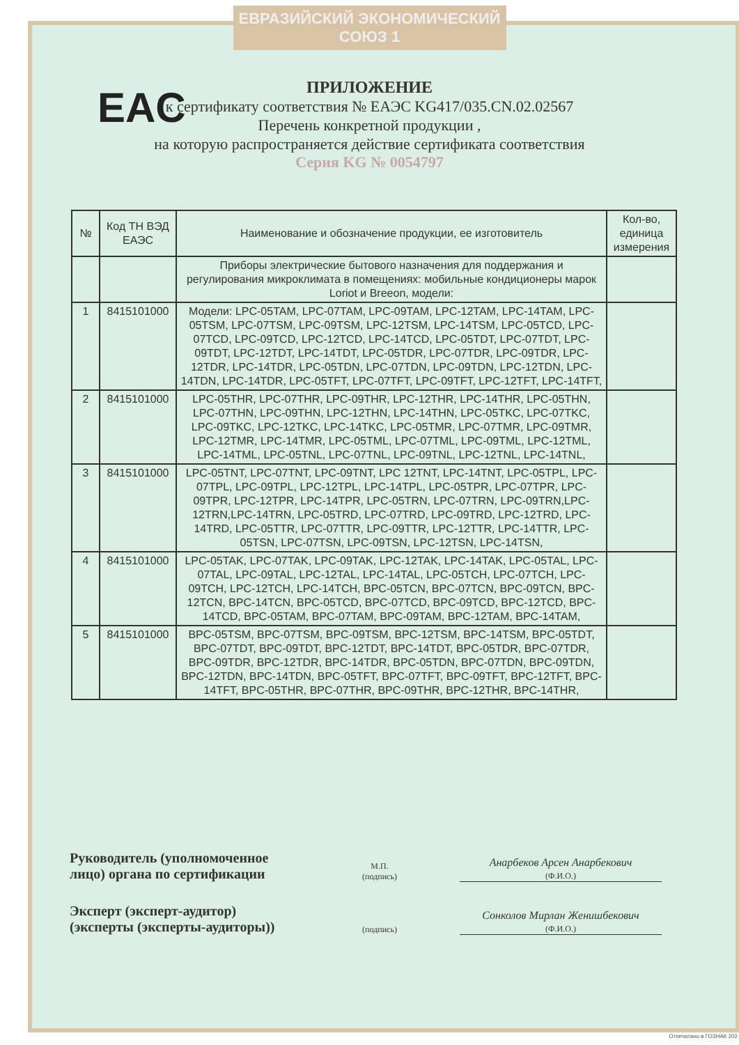ЕВРАЗИЙСКИЙ ЭКОНОМИЧЕСКИЙ СОЮЗ 1
EAC
ПРИЛОЖЕНИЕ
к сертификату соответствия № ЕАЭС KG417/035.CN.02.02567
Перечень конкретной продукции ,
на которую распространяется действие сертификата соответствия
Серия KG № 0054797
| № | Код ТН ВЭД ЕАЭС | Наименование и обозначение продукции, ее изготовитель | Кол-во, единица измерения |
| --- | --- | --- | --- |
| | | Приборы электрические бытового назначения для поддержания и регулирования микроклимата в помещениях: мобильные кондиционеры марок Loriot и Breeon, модели: | |
| 1 | 8415101000 | Модели: LPC-05TAM, LPC-07TAM, LPC-09TAM, LPC-12TAM, LPC-14TAM, LPC-05TSM, LPC-07TSM, LPC-09TSM, LPC-12TSM, LPC-14TSM, LPC-05TCD, LPC-07TCD, LPC-09TCD, LPC-12TCD, LPC-14TCD, LPC-05TDT, LPC-07TDT, LPC-09TDT, LPC-12TDT, LPC-14TDT, LPC-05TDR, LPC-07TDR, LPC-09TDR, LPC-12TDR, LPC-14TDR, LPC-05TDN, LPC-07TDN, LPC-09TDN, LPC-12TDN, LPC-14TDN, LPC-14TDR, LPC-05TFT, LPC-07TFT, LPC-09TFT, LPC-12TFT, LPC-14TFT, | |
| 2 | 8415101000 | LPC-05THR, LPC-07THR, LPC-09THR, LPC-12THR, LPC-14THR, LPC-05THN, LPC-07THN, LPC-09THN, LPC-12THN, LPC-14THN, LPC-05TKC, LPC-07TKC, LPC-09TKC, LPC-12TKC, LPC-14TKC, LPC-05TMR, LPC-07TMR, LPC-09TMR, LPC-12TMR, LPC-14TMR, LPC-05TML, LPC-07TML, LPC-09TML, LPC-12TML, LPC-14TML, LPC-05TNL, LPC-07TNL, LPC-09TNL, LPC-12TNL, LPC-14TNL, | |
| 3 | 8415101000 | LPC-05TNT, LPC-07TNT, LPC-09TNT, LPC 12TNT, LPC-14TNT, LPC-05TPL, LPC-07TPL, LPC-09TPL, LPC-12TPL, LPC-14TPL, LPC-05TPR, LPC-07TPR, LPC-09TPR, LPC-12TPR, LPC-14TPR, LPC-05TRN, LPC-07TRN, LPC-09TRN,LPC-12TRN,LPC-14TRN, LPC-05TRD, LPC-07TRD, LPC-09TRD, LPC-12TRD, LPC-14TRD, LPC-05TTR, LPC-07TTR, LPC-09TTR, LPC-12TTR, LPC-14TTR, LPC-05TSN, LPC-07TSN, LPC-09TSN, LPC-12TSN, LPC-14TSN, | |
| 4 | 8415101000 | LPC-05TAK, LPC-07TAK, LPC-09TAK, LPC-12TAK, LPC-14TAK, LPC-05TAL, LPC-07TAL, LPC-09TAL, LPC-12TAL, LPC-14TAL, LPC-05TCH, LPC-07TCH, LPC-09TCH, LPC-12TCH, LPC-14TCH, BPC-05TCN, BPC-07TCN, BPC-09TCN, BPC-12TCN, BPC-14TCN, BPC-05TCD, BPC-07TCD, BPC-09TCD, BPC-12TCD, BPC-14TCD, BPC-05TAM, BPC-07TAM, BPC-09TAM, BPC-12TAM, BPC-14TAM, | |
| 5 | 8415101000 | BPC-05TSM, BPC-07TSM, BPC-09TSM, BPC-12TSM, BPC-14TSM, BPC-05TDT, BPC-07TDT, BPC-09TDT, BPC-12TDT, BPC-14TDT, BPC-05TDR, BPC-07TDR, BPC-09TDR, BPC-12TDR, BPC-14TDR, BPC-05TDN, BPC-07TDN, BPC-09TDN, BPC-12TDN, BPC-14TDN, BPC-05TFT, BPC-07TFT, BPC-09TFT, BPC-12TFT, BPC-14TFT, BPC-05THR, BPC-07THR, BPC-09THR, BPC-12THR, BPC-14THR, | |
Руководитель (уполномоченное лицо) органа по сертификации
М.П.
(подпись)
Анарбеков Арсен Анарбекович
(Ф.И.О.)
Эксперт (эксперт-аудитор) (эксперты (эксперты-аудиторы))
(подпись)
Сонколов Мирлан Женишбекович
(Ф.И.О.)
Отпечатано в ГОЗНАК 202